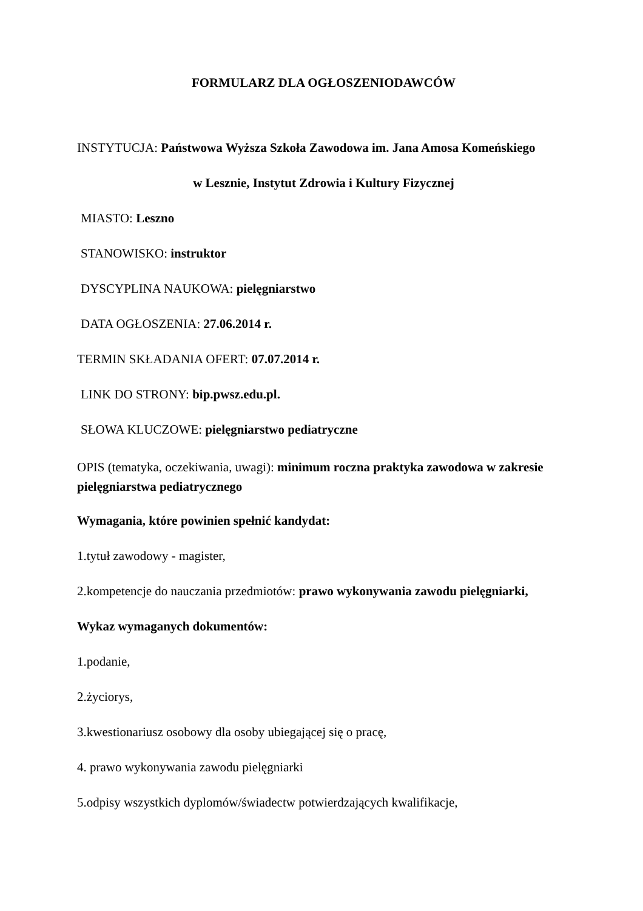FORMULARZ DLA OGŁOSZENIODAWCÓW
INSTYTUCJA: Państwowa Wyższa Szkoła Zawodowa im. Jana Amosa Komeńskiego
w Lesznie, Instytut Zdrowia i Kultury Fizycznej
MIASTO: Leszno
STANOWISKO: instruktor
DYSCYPLINA NAUKOWA: pielęgniarstwo
DATA OGŁOSZENIA: 27.06.2014 r.
TERMIN SKŁADANIA OFERT: 07.07.2014 r.
LINK DO STRONY: bip.pwsz.edu.pl.
SŁOWA KLUCZOWE: pielęgniarstwo pediatryczne
OPIS (tematyka, oczekiwania, uwagi): minimum roczna praktyka zawodowa w zakresie pielęgniarstwa pediatrycznego
Wymagania, które powinien spełnić kandydat:
1.tytuł zawodowy - magister,
2.kompetencje do nauczania przedmiotów: prawo wykonywania zawodu pielęgniarki,
Wykaz wymaganych dokumentów:
1.podanie,
2.życiorys,
3.kwestionariusz osobowy dla osoby ubiegającej się o pracę,
4. prawo wykonywania zawodu pielęgniarki
5.odpisy wszystkich dyplomów/świadectw potwierdzających kwalifikacje,